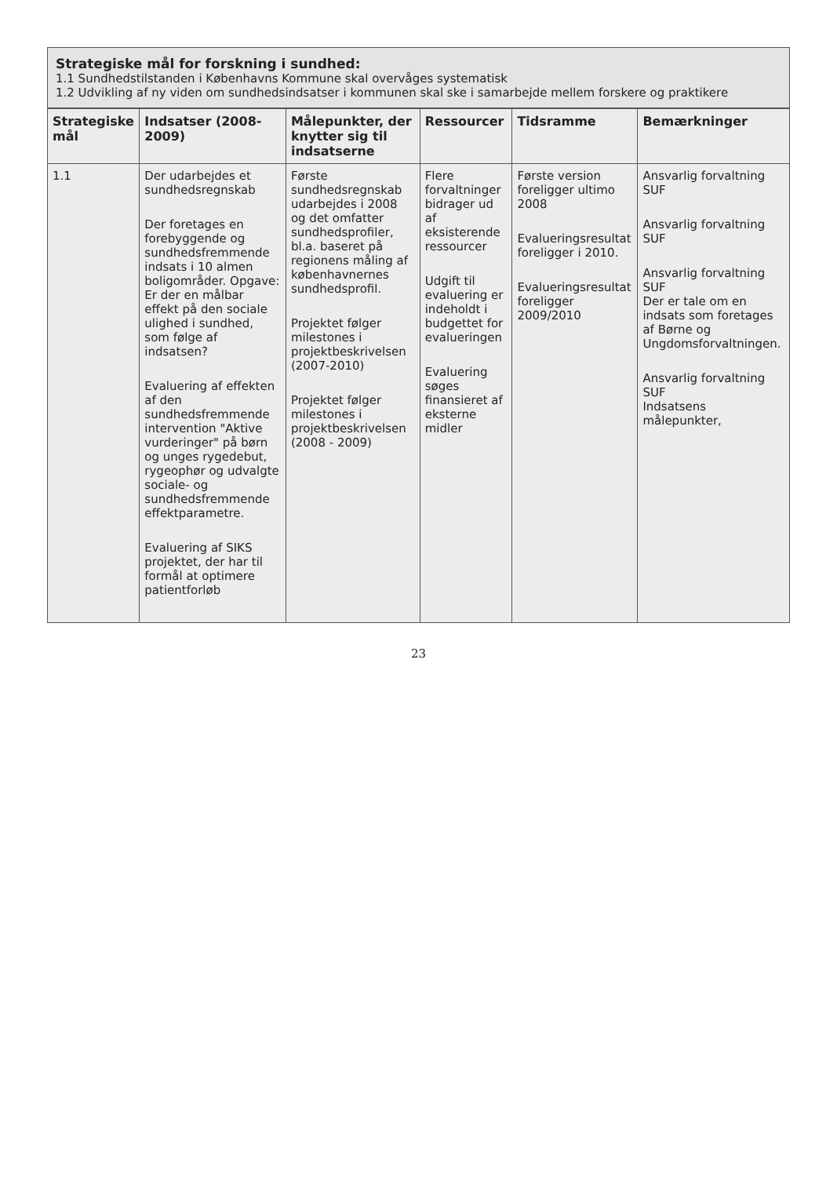Strategiske mål for forskning i sundhed:
1.1 Sundhedstilstanden i Københavns Kommune skal overvåges systematisk
1.2 Udvikling af ny viden om sundhedsindsatser i kommunen skal ske i samarbejde mellem forskere og praktikere
| Strategiske mål | Indsatser (2008-2009) | Målepunkter, der knytter sig til indsatserne | Ressourcer | Tidsramme | Bemærkninger |
| --- | --- | --- | --- | --- | --- |
| 1.1 | Der udarbejdes et sundhedsregnskab Der foretages en forebyggende og sundhedsfremmende indsats i 10 almen boligområder. Opgave: Er der en målbar effekt på den sociale ulighed i sundhed, som følge af indsatsen? Evaluering af effekten af den sundhedsfremmende intervention "Aktive vurderinger" på børn og unges rygedebut, rygeophør og udvalgte sociale- og sundhedsfremmende effektparametre. Evaluering af SIKS projektet, der har til formål at optimere patientforløb | Første sundhedsregnskab udarbejdes i 2008 og det omfatter sundhedsprofiler, bl.a. baseret på regionens måling af københavnernes sundhedsprofil. Projektet følger milestones i projektbeskrivelsen (2007-2010) Projektet følger milestones i projektbeskrivelsen (2008 - 2009) | Flere forvaltninger bidrager ud af eksisterende ressourcer Udgift til evaluering er indeholdt i budgettet for evalueringen Evaluering søges finansieret af eksterne midler | Første version foreligger ultimo 2008 Evalueringsresultat foreligger i 2010. Evalueringsresultat foreligger 2009/2010 | Ansvarlig forvaltning SUF Ansvarlig forvaltning SUF Ansvarlig forvaltning SUF Der er tale om en indsats som foretages af Børne og Ungdomsforvaltningen. Ansvarlig forvaltning SUF Indsatsens målepunkter, |
23